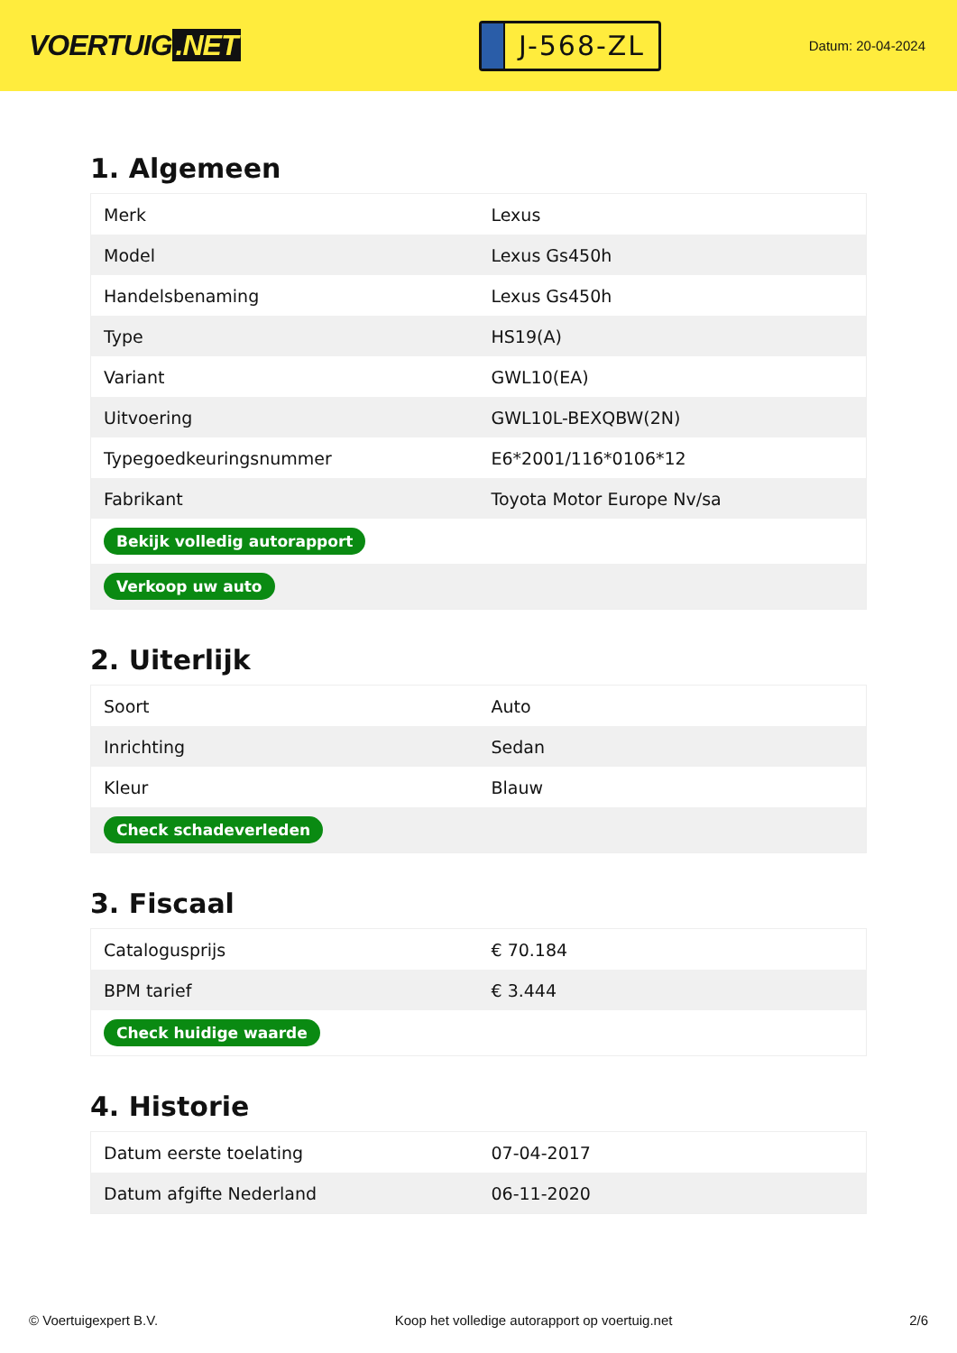VOERTUIG.NET
J-568-ZL
Datum: 20-04-2024
1. Algemeen
| Merk | Lexus |
| Model | Lexus Gs450h |
| Handelsbenaming | Lexus Gs450h |
| Type | HS19(A) |
| Variant | GWL10(EA) |
| Uitvoering | GWL10L-BEXQBW(2N) |
| Typegoedkeuringsnummer | E6*2001/116*0106*12 |
| Fabrikant | Toyota Motor Europe Nv/sa |
| Bekijk volledig autorapport | |
| Verkoop uw auto | |
2. Uiterlijk
| Soort | Auto |
| Inrichting | Sedan |
| Kleur | Blauw |
| Check schadeverleden | |
3. Fiscaal
| Catalogusprijs | € 70.184 |
| BPM tarief | € 3.444 |
| Check huidige waarde | |
4. Historie
| Datum eerste toelating | 07-04-2017 |
| Datum afgifte Nederland | 06-11-2020 |
© Voertuigexpert B.V. Koop het volledige autorapport op voertuig.net 2/6